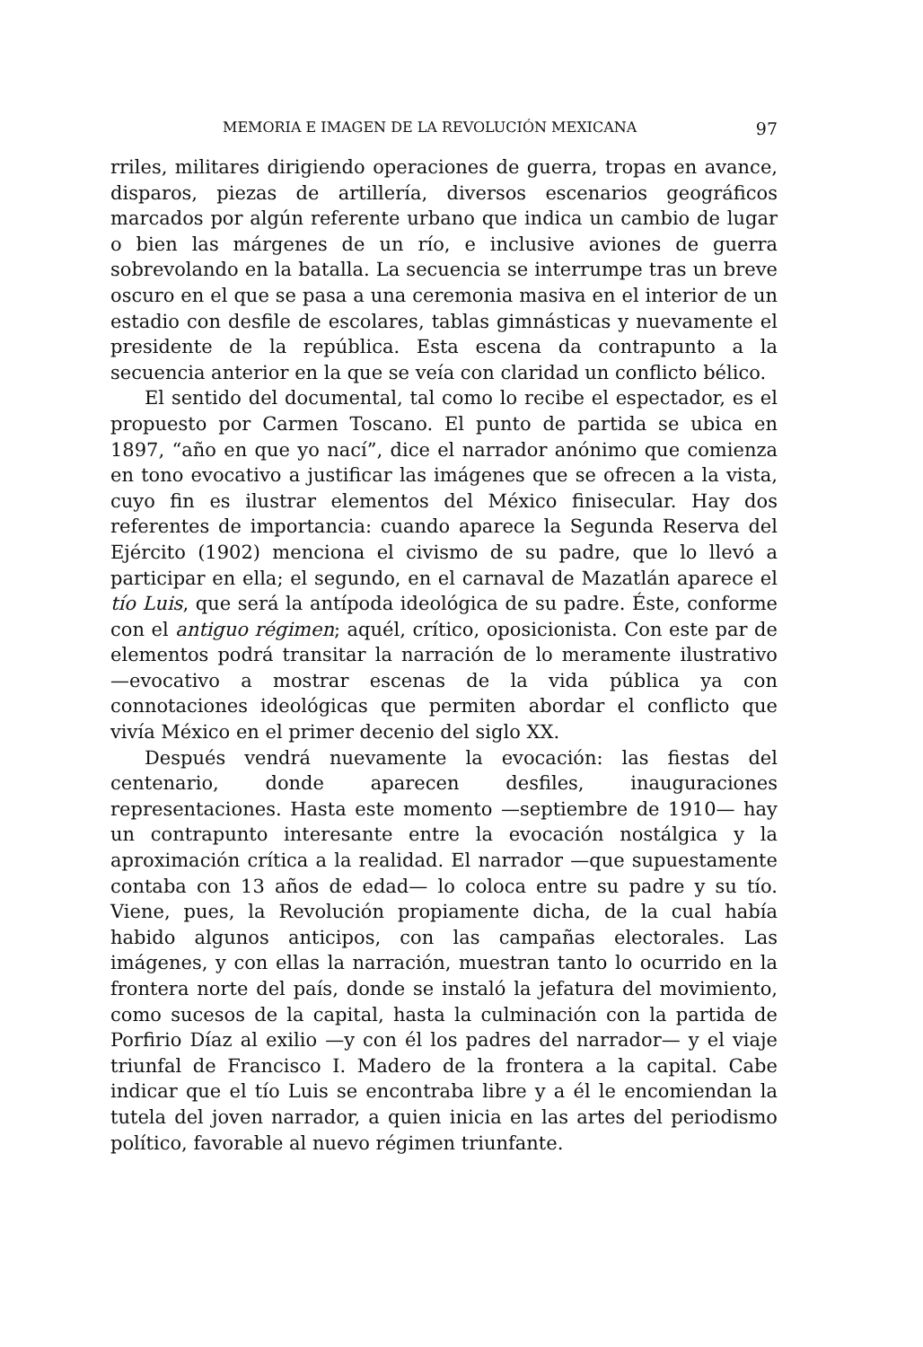MEMORIA E IMAGEN DE LA REVOLUCIÓN MEXICANA 97
rriles, militares dirigiendo operaciones de guerra, tropas en avance, disparos, piezas de artillería, diversos escenarios geográficos marcados por algún referente urbano que indica un cambio de lugar o bien las márgenes de un río, e inclusive aviones de guerra sobrevolando en la batalla. La secuencia se interrumpe tras un breve oscuro en el que se pasa a una ceremonia masiva en el interior de un estadio con desfile de escolares, tablas gimnásticas y nuevamente el presidente de la república. Esta escena da contrapunto a la secuencia anterior en la que se veía con claridad un conflicto bélico.
El sentido del documental, tal como lo recibe el espectador, es el propuesto por Carmen Toscano. El punto de partida se ubica en 1897, “año en que yo nací”, dice el narrador anónimo que comienza en tono evocativo a justificar las imágenes que se ofrecen a la vista, cuyo fin es ilustrar elementos del México finisecular. Hay dos referentes de importancia: cuando aparece la Segunda Reserva del Ejército (1902) menciona el civismo de su padre, que lo llevó a participar en ella; el segundo, en el carnaval de Mazatlán aparece el tío Luis, que será la antípoda ideológica de su padre. Éste, conforme con el antiguo régimen; aquél, crítico, oposicionista. Con este par de elementos podrá transitar la narración de lo meramente ilustrativo —evocativo a mostrar escenas de la vida pública ya con connotaciones ideológicas que permiten abordar el conflicto que vivía México en el primer decenio del siglo XX.
Después vendrá nuevamente la evocación: las fiestas del centenario, donde aparecen desfiles, inauguraciones representaciones. Hasta este momento —septiembre de 1910— hay un contrapunto interesante entre la evocación nostálgica y la aproximación crítica a la realidad. El narrador —que supuestamente contaba con 13 años de edad— lo coloca entre su padre y su tío. Viene, pues, la Revolución propiamente dicha, de la cual había habido algunos anticipos, con las campañas electorales. Las imágenes, y con ellas la narración, muestran tanto lo ocurrido en la frontera norte del país, donde se instaló la jefatura del movimiento, como sucesos de la capital, hasta la culminación con la partida de Porfirio Díaz al exilio —y con él los padres del narrador— y el viaje triunfal de Francisco I. Madero de la frontera a la capital. Cabe indicar que el tío Luis se encontraba libre y a él le encomiendan la tutela del joven narrador, a quien inicia en las artes del periodismo político, favorable al nuevo régimen triunfante.